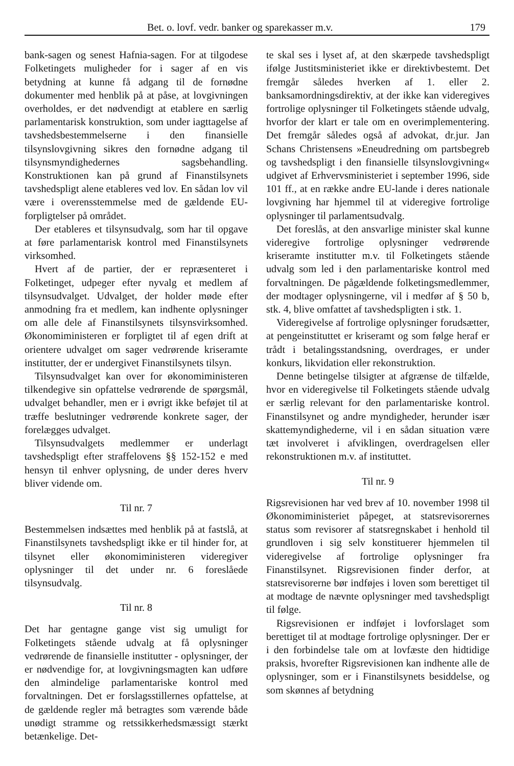Bet. o. lovf. vedr. banker og sparekasser m.v. 179
bank-sagen og senest Hafnia-sagen. For at tilgodese Folketingets muligheder for i sager af en vis betydning at kunne få adgang til de fornødne dokumenter med henblik på at påse, at lovgivningen overholdes, er det nødvendigt at etablere en særlig parlamentarisk konstruktion, som under iagttagelse af tavshedsbestemmelserne i den finansielle tilsynslovgivning sikres den fornødne adgang til tilsynsmyndighedernes sagsbehandling. Konstruktionen kan på grund af Finanstilsynets tavshedspligt alene etableres ved lov. En sådan lov vil være i overensstemmelse med de gældende EU-forpligtelser på området.
Der etableres et tilsynsudvalg, som har til opgave at føre parlamentarisk kontrol med Finanstilsynets virksomhed.
Hvert af de partier, der er repræsenteret i Folketinget, udpeger efter nyvalg et medlem af tilsynsudvalget. Udvalget, der holder møde efter anmodning fra et medlem, kan indhente oplysninger om alle dele af Finanstilsynets tilsynsvirksomhed. Økonomiministeren er forpligtet til af egen drift at orientere udvalget om sager vedrørende kriseramte institutter, der er undergivet Finanstilsynets tilsyn.
Tilsynsudvalget kan over for økonomiministeren tilkendegive sin opfattelse vedrørende de spørgsmål, udvalget behandler, men er i øvrigt ikke beføjet til at træffe beslutninger vedrørende konkrete sager, der forelægges udvalget.
Tilsynsudvalgets medlemmer er underlagt tavshedspligt efter straffelovens §§ 152-152 e med hensyn til enhver oplysning, de under deres hverv bliver vidende om.
Til nr. 7
Bestemmelsen indsættes med henblik på at fastslå, at Finanstilsynets tavshedspligt ikke er til hinder for, at tilsynet eller økonomiministeren videregiver oplysninger til det under nr. 6 foreslåede tilsynsudvalg.
Til nr. 8
Det har gentagne gange vist sig umuligt for Folketingets stående udvalg at få oplysninger vedrørende de finansielle institutter - oplysninger, der er nødvendige for, at lovgivningsmagten kan udføre den almindelige parlamentariske kontrol med forvaltningen. Det er forslagsstillernes opfattelse, at de gældende regler må betragtes som værende både unødigt stramme og retssikkerhedsmæssigt stærkt betænkelige. Det-
te skal ses i lyset af, at den skærpede tavshedspligt ifølge Justitsministeriet ikke er direktivbestemt. Det fremgår således hverken af 1. eller 2. banksamordningsdirektiv, at der ikke kan videregives fortrolige oplysninger til Folketingets stående udvalg, hvorfor der klart er tale om en overimplementering. Det fremgår således også af advokat, dr.jur. Jan Schans Christensens »Eneudredning om partsbegreb og tavshedspligt i den finansielle tilsynslovgivning« udgivet af Erhvervsministeriet i september 1996, side 101 ff., at en række andre EU-lande i deres nationale lovgivning har hjemmel til at videregive fortrolige oplysninger til parlamentsudvalg.
Det foreslås, at den ansvarlige minister skal kunne videregive fortrolige oplysninger vedrørende kriseramte institutter m.v. til Folketingets stående udvalg som led i den parlamentariske kontrol med forvaltningen. De pågældende folketingsmedlemmer, der modtager oplysningerne, vil i medfør af § 50 b, stk. 4, blive omfattet af tavshedspligten i stk. 1.
Videregivelse af fortrolige oplysninger forudsætter, at pengeinstituttet er kriseramt og som følge heraf er trådt i betalingsstandsning, overdrages, er under konkurs, likvidation eller rekonstruktion.
Denne betingelse tilsigter at afgrænse de tilfælde, hvor en videregivelse til Folketingets stående udvalg er særlig relevant for den parlamentariske kontrol. Finanstilsynet og andre myndigheder, herunder især skattemyndighederne, vil i en sådan situation være tæt involveret i afviklingen, overdragelsen eller rekonstruktionen m.v. af instituttet.
Til nr. 9
Rigsrevisionen har ved brev af 10. november 1998 til Økonomiministeriet påpeget, at statsrevisorernes status som revisorer af statsregnskabet i henhold til grundloven i sig selv konstituerer hjemmelen til videregivelse af fortrolige oplysninger fra Finanstilsynet. Rigsrevisionen finder derfor, at statsrevisorerne bør indføjes i loven som berettiget til at modtage de nævnte oplysninger med tavshedspligt til følge.
Rigsrevisionen er indføjet i lovforslaget som berettiget til at modtage fortrolige oplysninger. Der er i den forbindelse tale om at lovfæste den hidtidige praksis, hvorefter Rigsrevisionen kan indhente alle de oplysninger, som er i Finanstilsynets besiddelse, og som skønnes af betydning